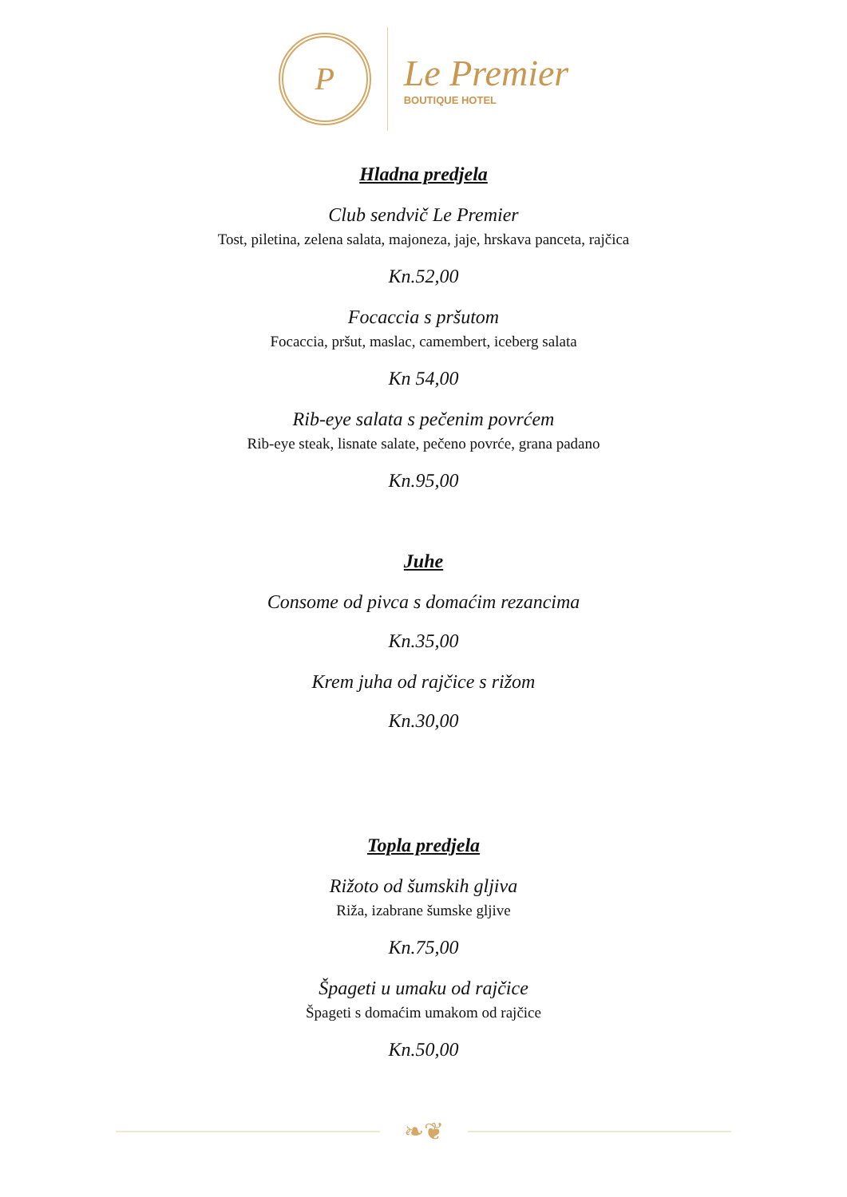P
Le Premier
BOUTIQUE HOTEL
Hladna predjela
Club sendvič Le Premier
Tost, piletina, zelena salata, majoneza, jaje, hrskava panceta, rajčica
Kn.52,00
Focaccia s pršutom
Focaccia, pršut, maslac, camembert, iceberg salata
Kn 54,00
Rib-eye salata s pečenim povrćem
Rib-eye steak, lisnate salate, pečeno povrće, grana padano
Kn.95,00
Juhe
Consome od pivca s domaćim rezancima
Kn.35,00
Krem juha od rajčice s rižom
Kn.30,00
Topla predjela
Rižoto od šumskih gljiva
Riža, izabrane šumske gljive
Kn.75,00
Špageti u umaku od rajčice
Špageti s domaćim umakom od rajčice
Kn.50,00
❧❦